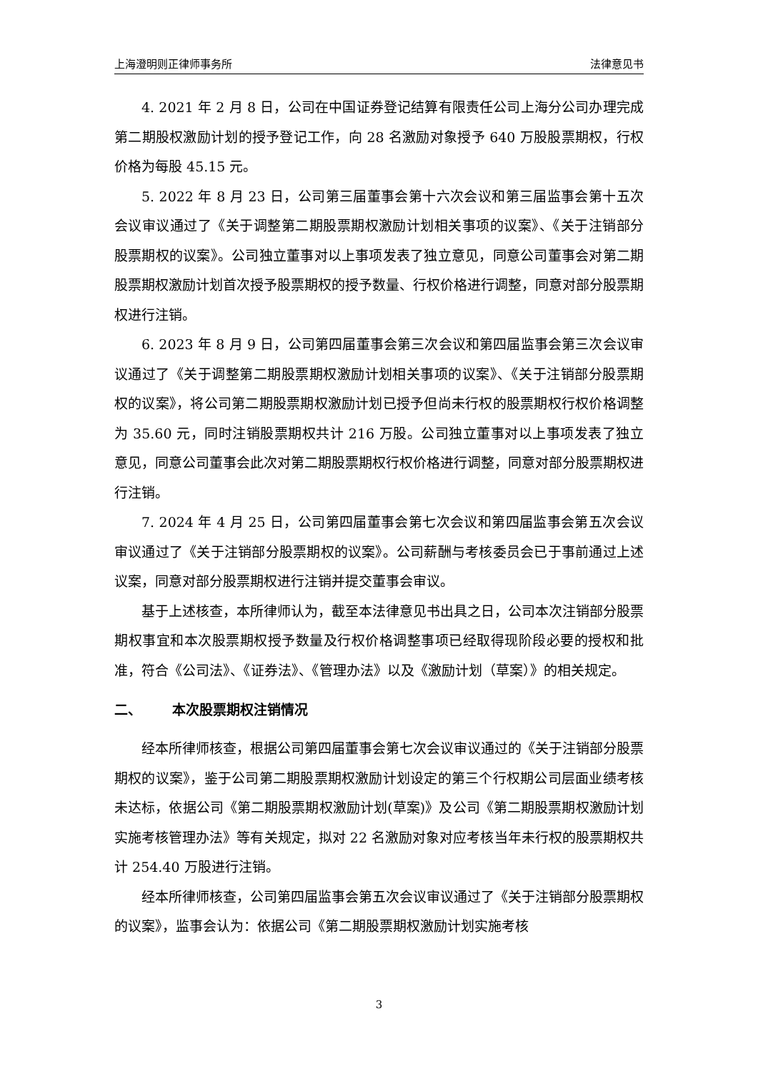上海澄明则正律师事务所 法律意见书
4. 2021 年 2 月 8 日，公司在中国证券登记结算有限责任公司上海分公司办理完成第二期股权激励计划的授予登记工作，向 28 名激励对象授予 640 万股股票期权，行权价格为每股 45.15 元。
5. 2022 年 8 月 23 日，公司第三届董事会第十六次会议和第三届监事会第十五次会议审议通过了《关于调整第二期股票期权激励计划相关事项的议案》、《关于注销部分股票期权的议案》。公司独立董事对以上事项发表了独立意见，同意公司董事会对第二期股票期权激励计划首次授予股票期权的授予数量、行权价格进行调整，同意对部分股票期权进行注销。
6. 2023 年 8 月 9 日，公司第四届董事会第三次会议和第四届监事会第三次会议审议通过了《关于调整第二期股票期权激励计划相关事项的议案》、《关于注销部分股票期权的议案》，将公司第二期股票期权激励计划已授予但尚未行权的股票期权行权价格调整为 35.60 元，同时注销股票期权共计 216 万股。公司独立董事对以上事项发表了独立意见，同意公司董事会此次对第二期股票期权行权价格进行调整，同意对部分股票期权进行注销。
7. 2024 年 4 月 25 日，公司第四届董事会第七次会议和第四届监事会第五次会议审议通过了《关于注销部分股票期权的议案》。公司薪酬与考核委员会已于事前通过上述议案，同意对部分股票期权进行注销并提交董事会审议。
基于上述核查，本所律师认为，截至本法律意见书出具之日，公司本次注销部分股票期权事宜和本次股票期权授予数量及行权价格调整事项已经取得现阶段必要的授权和批准，符合《公司法》、《证券法》、《管理办法》以及《激励计划（草案）》的相关规定。
二、 本次股票期权注销情况
经本所律师核查，根据公司第四届董事会第七次会议审议通过的《关于注销部分股票期权的议案》，鉴于公司第二期股票期权激励计划设定的第三个行权期公司层面业绩考核未达标，依据公司《第二期股票期权激励计划(草案)》及公司《第二期股票期权激励计划实施考核管理办法》等有关规定，拟对 22 名激励对象对应考核当年未行权的股票期权共计 254.40 万股进行注销。
经本所律师核查，公司第四届监事会第五次会议审议通过了《关于注销部分股票期权的议案》，监事会认为：依据公司《第二期股票期权激励计划实施考核
3